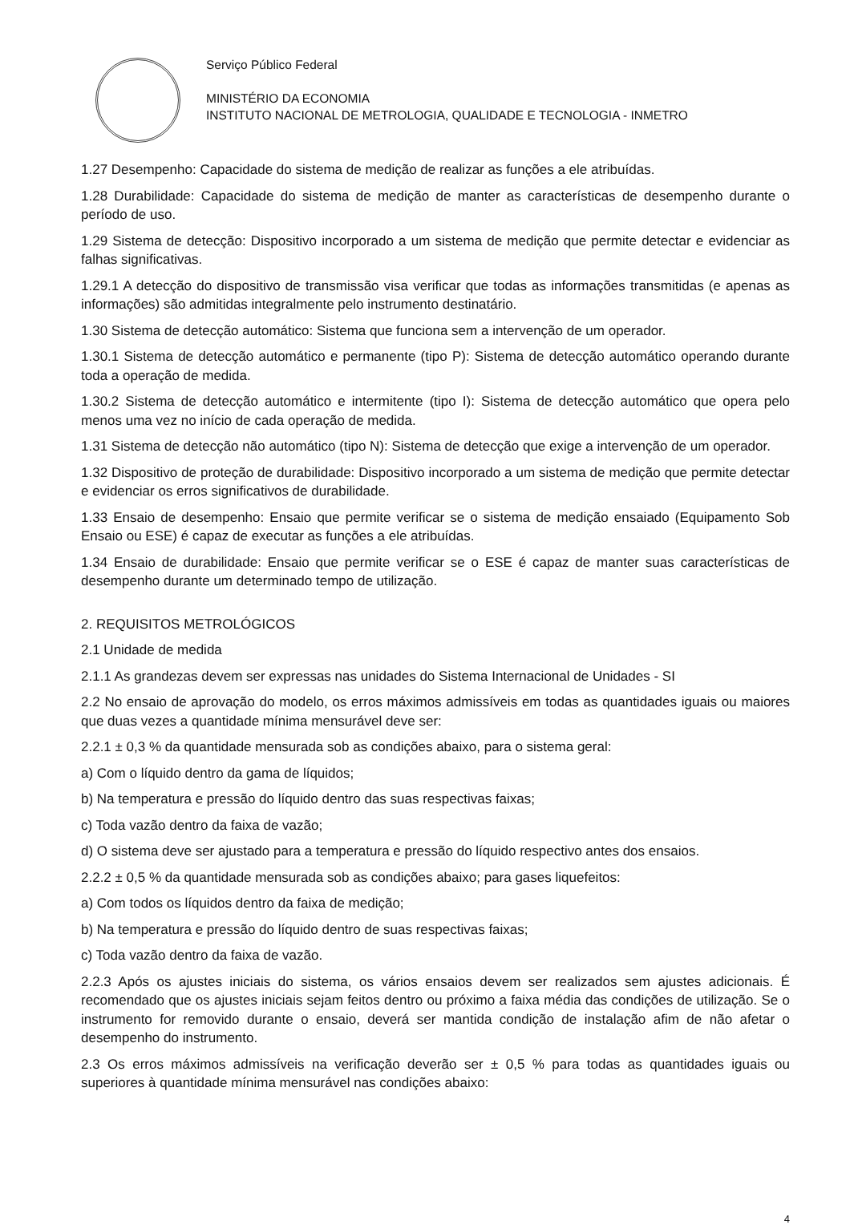Serviço Público Federal
MINISTÉRIO DA ECONOMIA
INSTITUTO NACIONAL DE METROLOGIA, QUALIDADE E TECNOLOGIA - INMETRO
1.27 Desempenho: Capacidade do sistema de medição de realizar as funções a ele atribuídas.
1.28 Durabilidade: Capacidade do sistema de medição de manter as características de desempenho durante o período de uso.
1.29 Sistema de detecção: Dispositivo incorporado a um sistema de medição que permite detectar e evidenciar as falhas significativas.
1.29.1 A detecção do dispositivo de transmissão visa verificar que todas as informações transmitidas (e apenas as informações) são admitidas integralmente pelo instrumento destinatário.
1.30 Sistema de detecção automático: Sistema que funciona sem a intervenção de um operador.
1.30.1 Sistema de detecção automático e permanente (tipo P): Sistema de detecção automático operando durante toda a operação de medida.
1.30.2 Sistema de detecção automático e intermitente (tipo I): Sistema de detecção automático que opera pelo menos uma vez no início de cada operação de medida.
1.31 Sistema de detecção não automático (tipo N): Sistema de detecção que exige a intervenção de um operador.
1.32 Dispositivo de proteção de durabilidade: Dispositivo incorporado a um sistema de medição que permite detectar e evidenciar os erros significativos de durabilidade.
1.33 Ensaio de desempenho: Ensaio que permite verificar se o sistema de medição ensaiado (Equipamento Sob Ensaio ou ESE) é capaz de executar as funções a ele atribuídas.
1.34 Ensaio de durabilidade: Ensaio que permite verificar se o ESE é capaz de manter suas características de desempenho durante um determinado tempo de utilização.
2. REQUISITOS METROLÓGICOS
2.1 Unidade de medida
2.1.1 As grandezas devem ser expressas nas unidades do Sistema Internacional de Unidades - SI
2.2 No ensaio de aprovação do modelo, os erros máximos admissíveis em todas as quantidades iguais ou maiores que duas vezes a quantidade mínima mensurável deve ser:
2.2.1 ± 0,3 % da quantidade mensurada sob as condições abaixo, para o sistema geral:
a) Com o líquido dentro da gama de líquidos;
b) Na temperatura e pressão do líquido dentro das suas respectivas faixas;
c) Toda vazão dentro da faixa de vazão;
d) O sistema deve ser ajustado para a temperatura e pressão do líquido respectivo antes dos ensaios.
2.2.2 ± 0,5 % da quantidade mensurada sob as condições abaixo; para gases liquefeitos:
a) Com todos os líquidos dentro da faixa de medição;
b) Na temperatura e pressão do líquido dentro de suas respectivas faixas;
c) Toda vazão dentro da faixa de vazão.
2.2.3 Após os ajustes iniciais do sistema, os vários ensaios devem ser realizados sem ajustes adicionais. É recomendado que os ajustes iniciais sejam feitos dentro ou próximo a faixa média das condições de utilização. Se o instrumento for removido durante o ensaio, deverá ser mantida condição de instalação afim de não afetar o desempenho do instrumento.
2.3 Os erros máximos admissíveis na verificação deverão ser ± 0,5 % para todas as quantidades iguais ou superiores à quantidade mínima mensurável nas condições abaixo:
4